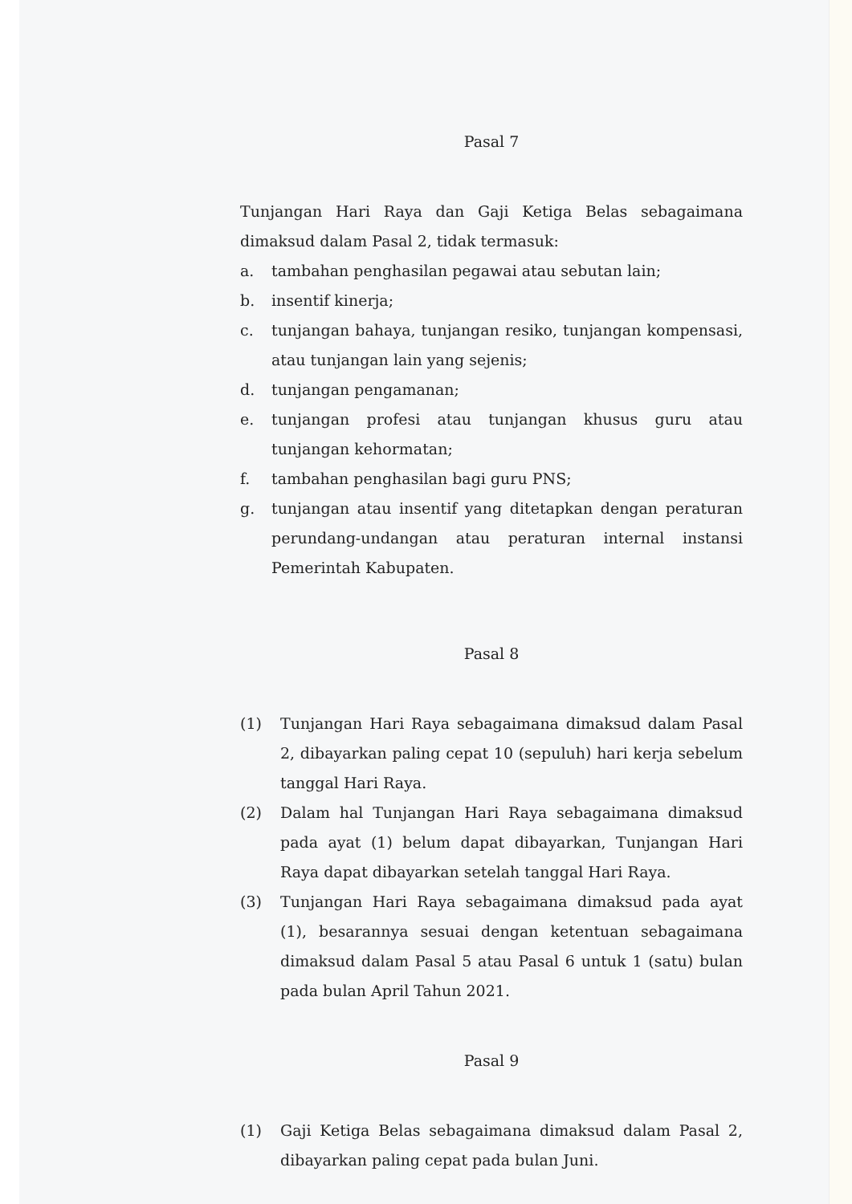Pasal 7
Tunjangan Hari Raya dan Gaji Ketiga Belas sebagaimana dimaksud dalam Pasal 2, tidak termasuk:
a. tambahan penghasilan pegawai atau sebutan lain;
b. insentif kinerja;
c. tunjangan bahaya, tunjangan resiko, tunjangan kompensasi, atau tunjangan lain yang sejenis;
d. tunjangan pengamanan;
e. tunjangan profesi atau tunjangan khusus guru atau tunjangan kehormatan;
f. tambahan penghasilan bagi guru PNS;
g. tunjangan atau insentif yang ditetapkan dengan peraturan perundang-undangan atau peraturan internal instansi Pemerintah Kabupaten.
Pasal 8
(1) Tunjangan Hari Raya sebagaimana dimaksud dalam Pasal 2, dibayarkan paling cepat 10 (sepuluh) hari kerja sebelum tanggal Hari Raya.
(2) Dalam hal Tunjangan Hari Raya sebagaimana dimaksud pada ayat (1) belum dapat dibayarkan, Tunjangan Hari Raya dapat dibayarkan setelah tanggal Hari Raya.
(3) Tunjangan Hari Raya sebagaimana dimaksud pada ayat (1), besarannya sesuai dengan ketentuan sebagaimana dimaksud dalam Pasal 5 atau Pasal 6 untuk 1 (satu) bulan pada bulan April Tahun 2021.
Pasal 9
(1) Gaji Ketiga Belas sebagaimana dimaksud dalam Pasal 2, dibayarkan paling cepat pada bulan Juni.